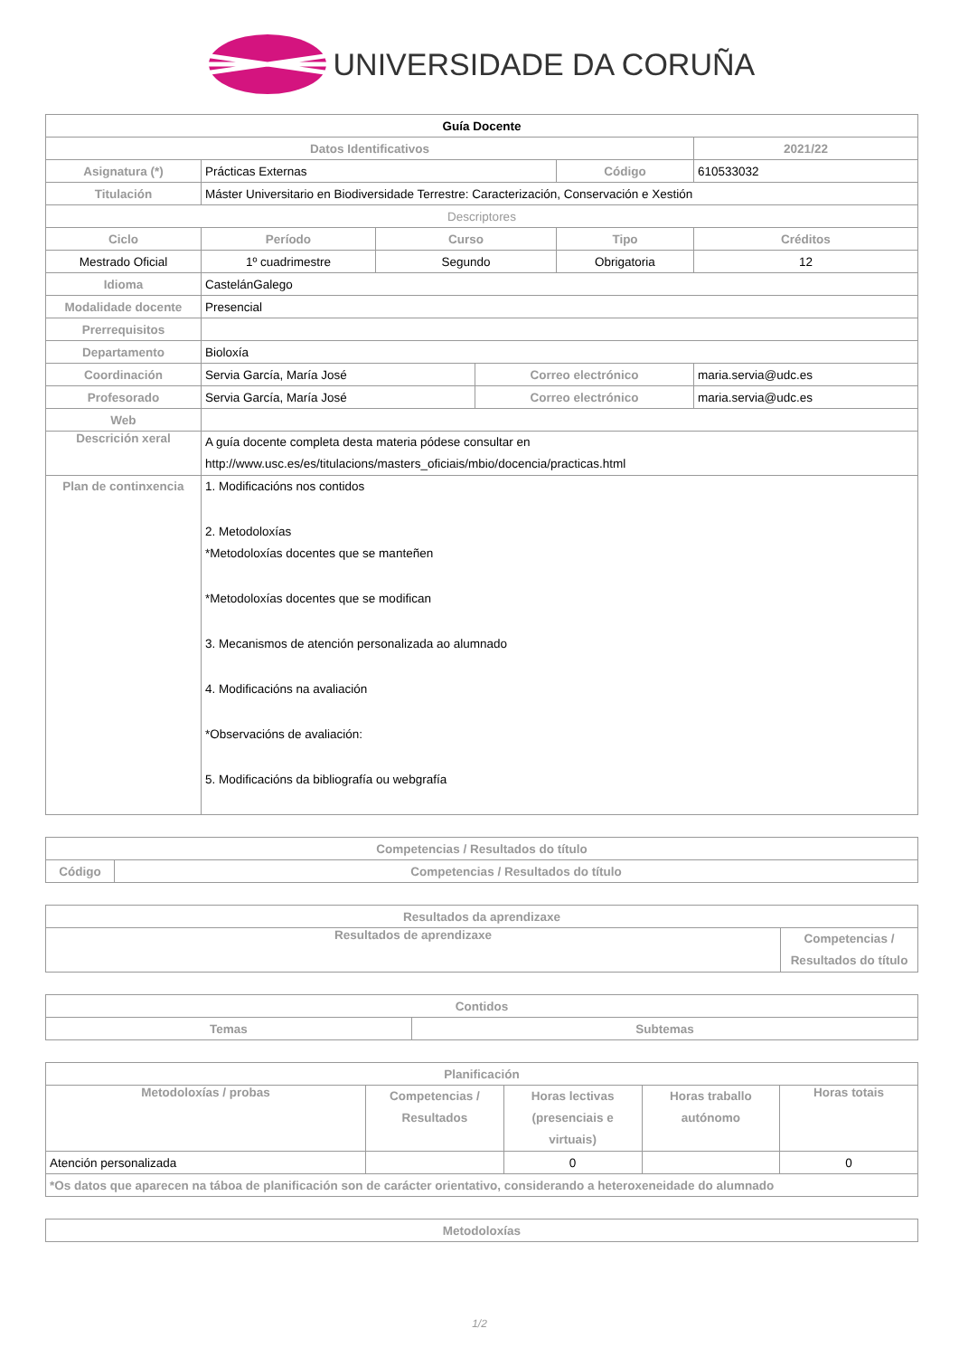UNIVERSIDADE DA CORUÑA
| Guía Docente | | | | | |
| Datos Identificativos | | | | | 2021/22 |
| Asignatura (*) | Prácticas Externas | | | Código | 610533032 |
| Titulación | Máster Universitario en Biodiversidade Terrestre: Caracterización, Conservación e Xestión | | | | |
| Descriptores | | | | | |
| Ciclo | Período | Curso | | Tipo | Créditos |
| Mestrado Oficial | 1º cuadrimestre | Segundo | | Obrigatoria | 12 |
| Idioma | CastelánGalego | | | | |
| Modalidade docente | Presencial | | | | |
| Prerrequisitos | | | | | |
| Departamento | Bioloxía | | | | |
| Coordinación | Servia García, María José | | Correo electrónico | | maria.servia@udc.es |
| Profesorado | Servia García, María José | | Correo electrónico | | maria.servia@udc.es |
| Web | | | | | |
| Descrición xeral | A guía docente completa desta materia pódese consultar en http://www.usc.es/es/titulacions/masters_oficiais/mbio/docencia/practicas.html | | | | |
| Plan de continxencia | 1. Modificacións nos contidos 2. Metodoloxías *Metodoloxías docentes que se manteñen *Metodoloxías docentes que se modifican 3. Mecanismos de atención personalizada ao alumnado 4. Modificacións na avaliación *Observacións de avaliación: 5. Modificacións da bibliografía ou webgrafía | | | | |
| Competencias / Resultados do título | |
| --- | --- |
| Código | Competencias / Resultados do título |
| Resultados da aprendizaxe | |
| --- | --- |
| Resultados de aprendizaxe | Competencias / Resultados do título |
| Contidos | |
| --- | --- |
| Temas | Subtemas |
| Planificación | | | | |
| --- | --- | --- | --- | --- |
| Metodoloxías / probas | Competencias / Resultados | Horas lectivas (presenciais e virtuais) | Horas traballo autónomo | Horas totais |
| Atención personalizada | | 0 | | 0 |
| *Os datos que aparecen na táboa de planificación son de carácter orientativo, considerando a heteroxeneidade do alumnado | | | | |
| Metodoloxías |
| --- |
1/2